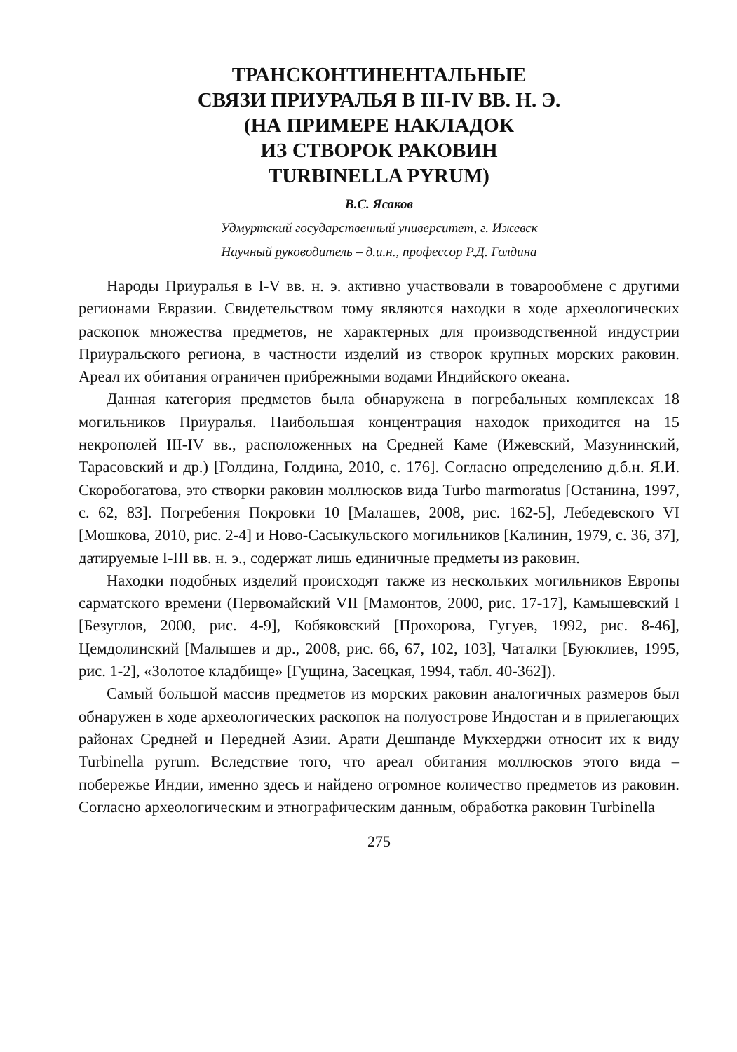ТРАНСКОНТИНЕНТАЛЬНЫЕ
СВЯЗИ ПРИУРАЛЬЯ В III-IV ВВ. Н. Э.
(НА ПРИМЕРЕ НАКЛАДОК
ИЗ СТВОРОК РАКОВИН
TURBINELLA PYRUM)
В.С. Ясаков
Удмуртский государственный университет, г. Ижевск
Научный руководитель – д.и.н., профессор Р.Д. Голдина
Народы Приуралья в I-V вв. н. э. активно участвовали в товарообмене с другими регионами Евразии. Свидетельством тому являются находки в ходе археологических раскопок множества предметов, не характерных для производственной индустрии Приуральского региона, в частности изделий из створок крупных морских раковин. Ареал их обитания ограничен прибрежными водами Индийского океана.
Данная категория предметов была обнаружена в погребальных комплексах 18 могильников Приуралья. Наибольшая концентрация находок приходится на 15 некрополей III-IV вв., расположенных на Средней Каме (Ижевский, Мазунинский, Тарасовский и др.) [Голдина, Голдина, 2010, с. 176]. Согласно определению д.б.н. Я.И. Скоробогатова, это створки раковин моллюсков вида Turbo marmoratus [Останина, 1997, с. 62, 83]. Погребения Покровки 10 [Малашев, 2008, рис. 162-5], Лебедевского VI [Мошкова, 2010, рис. 2-4] и Ново-Сасыкульского могильников [Калинин, 1979, с. 36, 37], датируемые I-III вв. н. э., содержат лишь единичные предметы из раковин.
Находки подобных изделий происходят также из нескольких могильников Европы сарматского времени (Первомайский VII [Мамонтов, 2000, рис. 17-17], Камышевский I [Безуглов, 2000, рис. 4-9], Кобяковский [Прохорова, Гугуев, 1992, рис. 8-46], Цемдолинский [Малышев и др., 2008, рис. 66, 67, 102, 103], Чаталки [Буюклиев, 1995, рис. 1-2], «Золотое кладбище» [Гущина, Засецкая, 1994, табл. 40-362]).
Самый большой массив предметов из морских раковин аналогичных размеров был обнаружен в ходе археологических раскопок на полуострове Индостан и в прилегающих районах Средней и Передней Азии. Арати Дешпанде Мукхерджи относит их к виду Turbinella pyrum. Вследствие того, что ареал обитания моллюсков этого вида – побережье Индии, именно здесь и найдено огромное количество предметов из раковин. Согласно археологическим и этнографическим данным, обработка раковин Turbinella
275